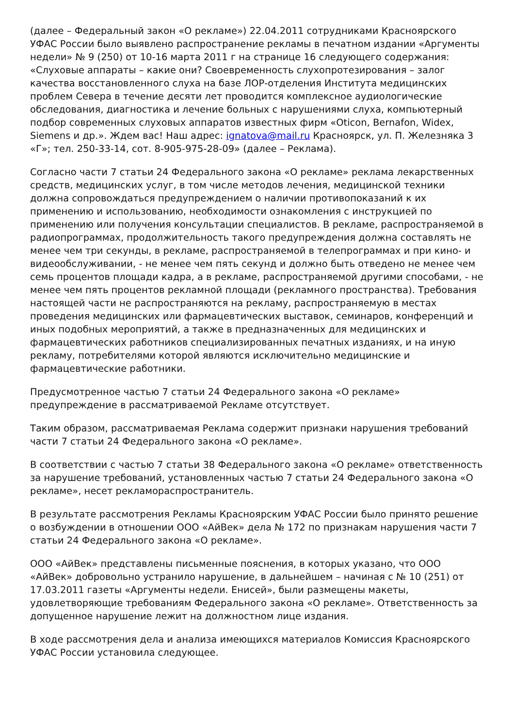(далее – Федеральный закон «О рекламе») 22.04.2011 сотрудниками Красноярского УФАС России было выявлено распространение рекламы в печатном издании «Аргументы недели» № 9 (250) от 10-16 марта 2011 г на странице 16 следующего содержания: «Слуховые аппараты – какие они? Своевременность слухопротезирования – залог качества восстановленного слуха на базе ЛОР-отделения Института медицинских проблем Севера в течение десяти лет проводится комплексное аудиологические обследования, диагностика и лечение больных с нарушениями слуха, компьютерный подбор современных слуховых аппаратов известных фирм «Oticon, Bernafon, Widex, Siemens и др.». Ждем вас! Наш адрес: ignatova@mail.ru Красноярск, ул. П. Железняка 3 «Г»; тел. 250-33-14, сот. 8-905-975-28-09» (далее – Реклама).
Согласно части 7 статьи 24 Федерального закона «О рекламе» реклама лекарственных средств, медицинских услуг, в том числе методов лечения, медицинской техники должна сопровождаться предупреждением о наличии противопоказаний к их применению и использованию, необходимости ознакомления с инструкцией по применению или получения консультации специалистов. В рекламе, распространяемой в радиопрограммах, продолжительность такого предупреждения должна составлять не менее чем три секунды, в рекламе, распространяемой в телепрограммах и при кино- и видеообслуживании, - не менее чем пять секунд и должно быть отведено не менее чем семь процентов площади кадра, а в рекламе, распространяемой другими способами, - не менее чем пять процентов рекламной площади (рекламного пространства). Требования настоящей части не распространяются на рекламу, распространяемую в местах проведения медицинских или фармацевтических выставок, семинаров, конференций и иных подобных мероприятий, а также в предназначенных для медицинских и фармацевтических работников специализированных печатных изданиях, и на иную рекламу, потребителями которой являются исключительно медицинские и фармацевтические работники.
Предусмотренное частью 7 статьи 24 Федерального закона «О рекламе» предупреждение в рассматриваемой Рекламе отсутствует.
Таким образом, рассматриваемая Реклама содержит признаки нарушения требований части 7 статьи 24 Федерального закона «О рекламе».
В соответствии с частью 7 статьи 38 Федерального закона «О рекламе» ответственность за нарушение требований, установленных частью 7 статьи 24 Федерального закона «О рекламе», несет рекламораспространитель.
В результате рассмотрения Рекламы Красноярским УФАС России было принято решение о возбуждении в отношении ООО «АйВек» дела № 172 по признакам нарушения части 7 статьи 24 Федерального закона «О рекламе».
ООО «АйВек» представлены письменные пояснения, в которых указано, что ООО «АйВек» добровольно устранило нарушение, в дальнейшем – начиная с № 10 (251) от 17.03.2011 газеты «Аргументы недели. Енисей», были размещены макеты, удовлетворяющие требованиям Федерального закона «О рекламе». Ответственность за допущенное нарушение лежит на должностном лице издания.
В ходе рассмотрения дела и анализа имеющихся материалов Комиссия Красноярского УФАС России установила следующее.